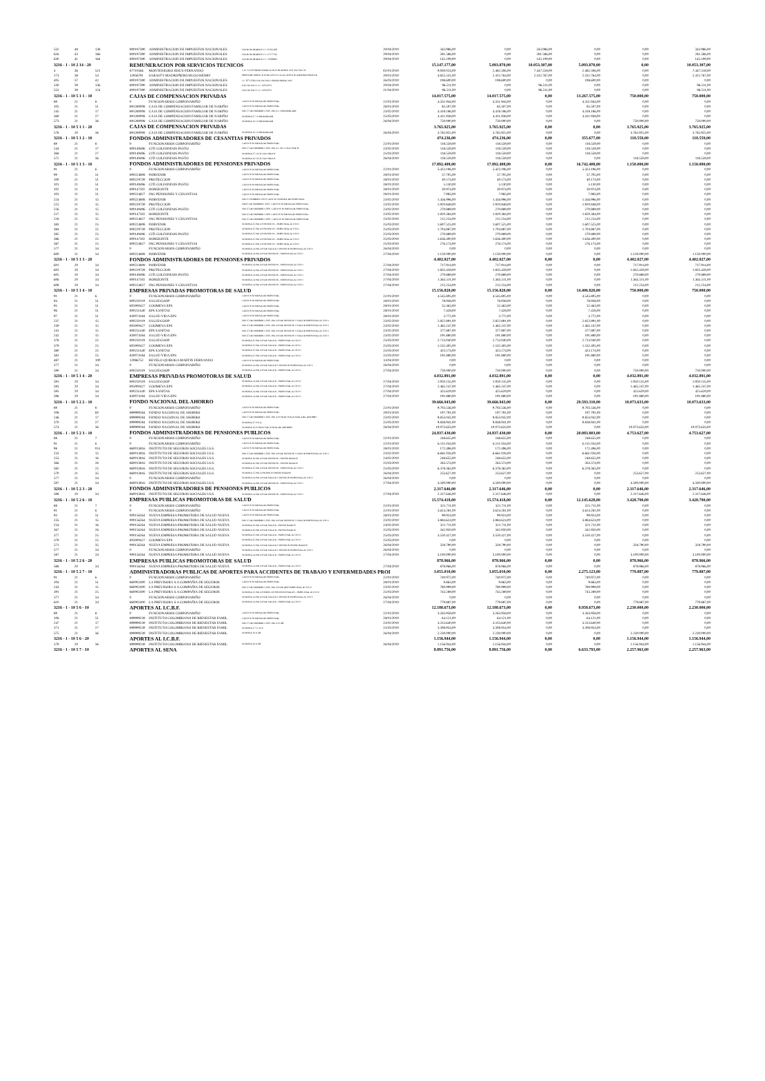| 532 | 48 | 138 | 800197390 | ADMINISTRACION DE IMPUESTOS NACIONALES | IVA HONORARIOS CC 19161268 | 20/04/2010 | 343.986,00 | 0,00 | 343.986,00 | 0,00 | 0,00 | 343.986,00 |
| 626 | 43 | 166 | 800197390 | ADMINISTRACION DE IMPUESTOS NACIONALES | IVA HONORARIOS CC 27177522 | 29/04/2010 | 281.586,00 | 0,00 | 281.586,00 | 0,00 | 0,00 | 281.586,00 |
| 630 | 41 | 164 | 800197390 | ADMINISTRACION DE IMPUESTOS NACIONALES | IVA HONORARIOS CC 37088690 | 29/04/2010 | 145.109,00 | 0,00 | 145.109,00 | 0,00 | 0,00 | 145.109,00 |
| 3216 - 1 - 10 2 14 - 20 | | | REMUNERACION POR SERVICIOS TECNICOS | | | | 15.147.177,00 | 5.093.870,00 | 10.053.307,00 | 5.093.870,00 | 0,00 | 10.053.307,00 |
| 4 | 36 | 521 | 87710566 | MONTENEGRO JESUS FERNANDO | CTT 521/09 REMUNERACION POR SERVICIOS TECNICOS | 02/01/2010 | 9.930.024,00 | 2.482.506,00 | 7.447.518,00 | 2.482.506,00 | 0,00 | 7.447.518,00 |
| 173 | 38 | 54 | 12956791 | SARASTY MADROÑERO HUGO HENRY | PRESTAR SERVICIOS DE APOYO A LA GESTION ADMINISTRATIVA | 29/01/2010 | 4.825.531,00 | 2.412.764,00 | 2.412.767,00 | 2.412.764,00 | 0,00 | 2.412.767,00 |
| 405 | 37 | 42 | 800197390 | ADMINISTRACION DE IMPUESTOS NACIONALES | CC 87710566 IVA TECNICO REMUNERACION | 26/03/2010 | 198.600,00 | 198.600,00 | 0,00 | 198.600,00 | 0,00 | 0,00 |
| 530 | 39 | 136 | 800197390 | ADMINISTRACION DE IMPUESTOS NACIONALES | IVA TECNICO CC 12956791 | 20/04/2010 | 96.511,00 | 0,00 | 96.511,00 | 0,00 | 0,00 | 96.511,00 |
| 553 | 39 | 124 | 800197390 | ADMINISTRACION DE IMPUESTOS NACIONALES | IVA TECNICO CC 12956791 | 21/04/2010 | 96.511,00 | 0,00 | 96.511,00 | 0,00 | 0,00 | 96.511,00 |
| 3216 - 1 - 10 5 1 1 - 10 | | | CAJAS DE COMPENSACION PRIVADAS | | | | 14.017.575,00 | 14.017.575,00 | 0,00 | 13.267.575,00 | 750.000,00 | 750.000,00 |
| 89 | 21 | 8 | 0 | FUNCIONARIOS CORPONARIÑO | GASTOS NOMINA DE PERSONAL | 22/01/2010 | 4.351.944,00 | 4.351.944,00 | 0,00 | 4.351.944,00 | 0,00 | 0,00 |
| 105 | 21 | 51 | 891280008 | CAJA DE COMPENSACION FAMILIAR DE NARIÑO | GASTOS NOMINA DE PERSONAL | 28/01/2010 | 85.507,00 | 85.507,00 | 0,00 | 85.507,00 | 0,00 | 0,00 |
| 245 | 21 | 17 | 891280008 | CAJA DE COMPENSACION FAMILIAR DE NARIÑO | NM 17 DE FEBRERO 2010, PAGO COMFAMILIAR | 23/02/2010 | 4.418.186,00 | 4.418.186,00 | 0,00 | 4.418.186,00 | 0,00 | 0,00 |
| 369 | 21 | 27 | 891280008 | CAJA DE COMPENSACION FAMILIAR DE NARIÑO | NOMINA 27 COMFAMILIAR | 25/03/2010 | 4.411.938,00 | 4.411.938,00 | 0,00 | 4.411.938,00 | 0,00 | 0,00 |
| 573 | 21 | 36 | 891280008 | CAJA DE COMPENSACION FAMILIAR DE NARIÑO | NOMINA 36 COMFAMILIAR | 26/04/2010 | 750.000,00 | 750.000,00 | 0,00 | 0,00 | 750.000,00 | 750.000,00 |
| 3216 - 1 - 10 5 1 1 - 20 | | | CAJAS DE COMPENSACION PRIVADAS | | | | 3.765.925,00 | 3.765.925,00 | 0,00 | 0,00 | 3.765.925,00 | 3.765.925,00 |
| 578 | 20 | 36 | 891280008 | CAJA DE COMPENSACION FAMILIAR DE NARIÑO | NOMINA 36 COMFAMILIAR | 26/04/2010 | 3.765.925,00 | 3.765.925,00 | 0,00 | 0,00 | 3.765.925,00 | 3.765.925,00 |
| 3216 - 1 - 10 5 1 2 - 10 | | | FONDOS ADMINISTRADORES DE CESANTIAS PRIVADOS | | | | 474.236,00 | 474.236,00 | 0,00 | 355.677,00 | 118.559,00 | 118.559,00 |
| 89 | 21 | 8 | 0 | FUNCIONARIOS CORPONARIÑO | GASTOS NOMINA DE PERSONAL | 22/01/2010 | 118.559,00 | 118.559,00 | 0,00 | 118.559,00 | 0,00 | 0,00 |
| 244 | 21 | 17 | 800149496 | CITI COLFONDOS PASTO | NM 17 DE FEBRERO 2010, PAGO CITI COLFONDOS | 23/02/2010 | 118.559,00 | 118.559,00 | 0,00 | 118.559,00 | 0,00 | 0,00 |
| 368 | 21 | 27 | 800149496 | CITI COLFONDOS PASTO | NOMINA 27 CITICOLFONDOS | 25/03/2010 | 118.559,00 | 118.559,00 | 0,00 | 118.559,00 | 0,00 | 0,00 |
| 572 | 21 | 36 | 800149496 | CITI COLFONDOS PASTO | NOMINA 36 CITICOLFONDOS | 26/04/2010 | 118.559,00 | 118.559,00 | 0,00 | 0,00 | 118.559,00 | 118.559,00 |
| 3216 - 1 - 10 5 1 3 - 10 | | | FONDOS ADMINISTRADORES DE PENSIONES PRIVADOS | | | | 17.892.408,00 | 17.892.408,00 | 0,00 | 16.742.408,00 | 1.150.000,00 | 1.150.000,00 |
| 91 | 21 | 6 | 0 | FUNCIONARIOS CORPONARIÑO | GASTOS NOMINA DE PERSONAL | 22/01/2010 | 5.423.196,00 | 5.423.196,00 | 0,00 | 5.423.196,00 | 0,00 | 0,00 |
| 99 | 21 | 51 | 800224808 | PORVENIR | GASTOS NOMINA DE PERSONAL | 28/01/2010 | 57.705,00 | 57.705,00 | 0,00 | 57.705,00 | 0,00 | 0,00 |
| 100 | 21 | 51 | 800229739 | PROTECCION | GASTOS NOMINA DE PERSONAL | 28/01/2010 | 40.174,00 | 40.174,00 | 0,00 | 40.174,00 | 0,00 | 0,00 |
| 101 | 21 | 51 | 800149496 | CITI COLFONDOS PASTO | GASTOS NOMINA DE PERSONAL | 28/01/2010 | 5.130,00 | 5.130,00 | 0,00 | 5.130,00 | 0,00 | 0,00 |
| 102 | 21 | 51 | 800147502 | HORIZONTE | GASTOS NOMINA DE PERSONAL | 28/01/2010 | 30.974,00 | 30.974,00 | 0,00 | 30.974,00 | 0,00 | 0,00 |
| 103 | 21 | 51 | 800224827 | ING PENSIONES Y CESANTIAS | GASTOS NOMINA DE PERSONAL | 28/01/2010 | 7.983,00 | 7.983,00 | 0,00 | 7.983,00 | 0,00 | 0,00 |
| 224 | 21 | 15 | 800224808 | PORVENIR | NM 15 FEBRERO 2010 GASTOS NOMINA DE PERSONAL | 23/02/2010 | 1.456.996,00 | 1.456.996,00 | 0,00 | 1.456.996,00 | 0,00 | 0,00 |
| 225 | 21 | 15 | 800229739 | PROTECCION | NM15 DE FEBRERO 2010, GASTOS NOMINA DE PERSONAL | 23/02/2010 | 1.920.848,00 | 1.920.848,00 | 0,00 | 1.920.848,00 | 0,00 | 0,00 |
| 226 | 21 | 15 | 800149496 | CITI COLFONDOS PASTO | NM 15 DE FEBRERO 2009, GASTOS NOMINA DE PERSONAL | 23/02/2010 | 270.889,00 | 270.889,00 | 0,00 | 270.889,00 | 0,00 | 0,00 |
| 227 | 21 | 15 | 800147502 | HORIZONTE | NM 15 DE FEBRERO 2009 GASTOS NOMINA DE PERSONAL | 23/02/2010 | 1.820.384,00 | 1.820.384,00 | 0,00 | 1.820.384,00 | 0,00 | 0,00 |
| 228 | 21 | 15 | 800224827 | ING PENSIONES Y CESANTIAS | NM 15 DE FEBRERO 2009, GASTOS NOMINA DE PERSONAL | 23/02/2010 | 212.254,00 | 212.254,00 | 0,00 | 212.254,00 | 0,00 | 0,00 |
| 383 | 21 | 25 | 800224808 | PORVENIR | NOMINA 25 PAGOS PENSION - PERSONAL ACTIVO | 25/03/2010 | 1.607.525,00 | 1.607.525,00 | 0,00 | 1.607.525,00 | 0,00 | 0,00 |
| 384 | 21 | 25 | 800229739 | PROTECCION | NOMINA 25 PAGOS PENSION - PERSONAL ACTIVO | 25/03/2010 | 1.704.887,00 | 1.704.887,00 | 0,00 | 1.704.887,00 | 0,00 | 0,00 |
| 385 | 21 | 25 | 800149496 | CITI COLFONDOS PASTO | NOMINA 25 PAGOS PENSION - PERSONAL ACTIVO | 25/03/2010 | 270.889,00 | 270.889,00 | 0,00 | 270.889,00 | 0,00 | 0,00 |
| 386 | 21 | 25 | 800147502 | HORIZONTE | NOMINA 25 PAGOS PENSION - PERSONAL ACTIVO | 25/03/2010 | 1.636.400,00 | 1.636.400,00 | 0,00 | 1.636.400,00 | 0,00 | 0,00 |
| 387 | 21 | 25 | 800224827 | ING PENSIONES Y CESANTIAS | NOMINA 25 PAGOS PENSION - PERSONAL ACTIVO | 25/03/2010 | 276.174,00 | 276.174,00 | 0,00 | 276.174,00 | 0,00 | 0,00 |
| 577 | 21 | 34 | 0 | FUNCIONARIOS CORPONARIÑO | NOMINA 34 PAGOS DE SALUD Y PENSION PERSONAL ACTIVO | 26/04/2010 | 0,00 | 0,00 | 0,00 | 0,00 | 0,00 | 0,00 |
| 600 | 21 | 34 | 800224808 | PORVENIR | NOMINA 34 PAGOS DE PENSION - PERSONAL ACTIVO | 27/04/2010 | 1.150.000,00 | 1.150.000,00 | 0,00 | 0,00 | 1.150.000,00 | 1.150.000,00 |
| 3216 - 1 - 10 5 1 3 - 20 | | | FONDOS ADMINISTRADORES DE PENSIONES PRIVADOS | | | | 4.402.027,00 | 4.402.027,00 | 0,00 | 0,00 | 4.402.027,00 | 4.402.027,00 |
| 601 | 20 | 34 | 800224808 | PORVENIR | NOMINA 34 PAGOS DE PENSION - PERSONAL ACTIVO | 27/04/2010 | 717.914,00 | 717.914,00 | 0,00 | 0,00 | 717.914,00 | 717.914,00 |
| 603 | 20 | 34 | 800229739 | PROTECCION | NOMINA 34 PAGOS DE PENSION - PERSONAL ACTIVO | 27/04/2010 | 1.835.459,00 | 1.835.459,00 | 0,00 | 0,00 | 1.835.459,00 | 1.835.459,00 |
| 605 | 20 | 34 | 800149496 | CITI COLFONDOS PASTO | NOMINA 34 PAGOS DE PENSION - PERSONAL ACTIVO | 27/04/2010 | 270.889,00 | 270.889,00 | 0,00 | 0,00 | 270.889,00 | 270.889,00 |
| 606 | 20 | 34 | 800147502 | HORIZONTE | NOMINA 34 PAGOS DE PENSION - PERSONAL ACTIVO | 27/04/2010 | 1.365.511,00 | 1.365.511,00 | 0,00 | 0,00 | 1.365.511,00 | 1.365.511,00 |
| 608 | 20 | 34 | 800224827 | ING PENSIONES Y CESANTIAS | NOMINA 34 PAGOS DE PENSION - PERSONAL ACTIVO | 27/04/2010 | 212.254,00 | 212.254,00 | 0,00 | 0,00 | 212.254,00 | 212.254,00 |
| 3216 - 1 - 10 5 1 4 - 10 | | | EMPRESAS PRIVADAS PROMOTORAS DE SALUD | | | | 15.156.820,00 | 15.156.820,00 | 0,00 | 14.406.820,00 | 750.000,00 | 750.000,00 |
| 91 | 21 | 6 | 0 | FUNCIONARIOS CORPONARIÑO | GASTOS NOMINA DE PERSONAL | 22/01/2010 | 4.545.805,00 | 4.545.805,00 | 0,00 | 4.545.805,00 | 0,00 | 0,00 |
| 94 | 21 | 51 | 800250119 | SALUDCOOP | GASTOS NOMINA DE PERSONAL | 28/01/2010 | 78.938,00 | 78.938,00 | 0,00 | 78.938,00 | 0,00 | 0,00 |
| 95 | 21 | 51 | 805000427 | COOMEVA EPS | GASTOS NOMINA DE PERSONAL | 28/01/2010 | 52.463,00 | 52.463,00 | 0,00 | 52.463,00 | 0,00 | 0,00 |
| 96 | 21 | 51 | 800251440 | EPS SANITAS | GASTOS NOMINA DE PERSONAL | 28/01/2010 | 7.428,00 | 7.428,00 | 0,00 | 7.428,00 | 0,00 | 0,00 |
| 97 | 21 | 51 | 830074184 | SALUD VIDA EPS | GASTOS NOMINA DE PERSONAL | 28/01/2010 | 3.772,00 | 3.772,00 | 0,00 | 3.772,00 | 0,00 | 0,00 |
| 237 | 21 | 15 | 800250119 | SALUDCOOP | NM 15 DE FEBRERO 2010, PAGOS DE PENSION Y SALUD PERSONAL ACTIVO | 23/02/2010 | 2.822.891,00 | 2.822.891,00 | 0,00 | 2.822.891,00 | 0,00 | 0,00 |
| 239 | 21 | 15 | 805000427 | COOMEVA EPS | NM 15 DE FEBRERO 2010, PAGOS DE PENSION Y SALUD PERSONAL ACTIVO | 23/02/2010 | 1.465.247,00 | 1.465.247,00 | 0,00 | 1.465.247,00 | 0,00 | 0,00 |
| 241 | 21 | 15 | 800251440 | EPS SANITAS | NM 15 DE FEBRERO 2010, PAGOS DE PENSION Y SALUD PERSONAL ACTIVO | 23/02/2010 | 377.897,00 | 377.897,00 | 0,00 | 377.897,00 | 0,00 | 0,00 |
| 242 | 21 | 15 | 830074184 | SALUD VIDA EPS | NM 15 DE FEBRERO 2010, PAGOS DE PENSION Y SALUD PERSONAL ACTIVO | 23/02/2010 | 191.880,00 | 191.880,00 | 0,00 | 191.880,00 | 0,00 | 0,00 |
| 378 | 21 | 25 | 800250119 | SALUDCOOP | NOMINA 25 PAGOS DE SALUD - PERSONAL ACTIVO | 25/03/2010 | 2.713.040,00 | 2.713.040,00 | 0,00 | 2.713.040,00 | 0,00 | 0,00 |
| 379 | 21 | 25 | 805000427 | COOMEVA EPS | NOMINA 25 PAGOS DE SALUD - PERSONAL ACTIVO | 25/03/2010 | 1.532.405,00 | 1.532.405,00 | 0,00 | 1.532.405,00 | 0,00 | 0,00 |
| 380 | 21 | 25 | 800251440 | EPS SANITAS | NOMINA 25 PAGOS DE SALUD - PERSONAL ACTIVO | 25/03/2010 | 423.174,00 | 423.174,00 | 0,00 | 423.174,00 | 0,00 | 0,00 |
| 381 | 21 | 25 | 830074184 | SALUD VIDA EPS | NOMINA 25 PAGOS DE SALUD - PERSONAL ACTIVO | 25/03/2010 | 191.880,00 | 191.880,00 | 0,00 | 191.880,00 | 0,00 | 0,00 |
| 487 | 21 | 100 | 12986752 | REVELO QUIROGA MARTIN FERNANDO | GASTOS NOMINA DE PERSONAL | 13/04/2010 | 0,00 | 0,00 | 0,00 | 0,00 | 0,00 | 0,00 |
| 577 | 21 | 34 | 0 | FUNCIONARIOS CORPONARIÑO | NOMINA 34 PAGOS DE SALUD Y PENSION PERSONAL ACTIVO | 26/04/2010 | 0,00 | 0,00 | 0,00 | 0,00 | 0,00 | 0,00 |
| 590 | 21 | 34 | 800250119 | SALUDCOOP | NOMINA 34 PAGOS DE SALUD - PERSONAL ACTIVO | 27/04/2010 | 750.000,00 | 750.000,00 | 0,00 | 0,00 | 750.000,00 | 750.000,00 |
| 3216 - 1 - 10 5 1 4 - 20 | | | EMPRESAS PRIVADAS PROMOTORAS DE SALUD | | | | 4.032.891,00 | 4.032.891,00 | 0,00 | 0,00 | 4.032.891,00 | 4.032.891,00 |
| 591 | 20 | 34 | 800250119 | SALUDCOOP | NOMINA 34 PAGOS DE SALUD - PERSONAL ACTIVO | 27/04/2010 | 1.950.135,00 | 1.950.135,00 | 0,00 | 0,00 | 1.950.135,00 | 1.950.135,00 |
| 593 | 20 | 34 | 805000427 | COOMEVA EPS | NOMINA 34 PAGOS DE SALUD - PERSONAL ACTIVO | 27/04/2010 | 1.465.247,00 | 1.465.247,00 | 0,00 | 0,00 | 1.465.247,00 | 1.465.247,00 |
| 595 | 20 | 34 | 800251440 | EPS SANITAS | NOMINA 34 PAGOS DE SALUD - PERSONAL ACTIVO | 27/04/2010 | 425.629,00 | 425.629,00 | 0,00 | 0,00 | 425.629,00 | 425.629,00 |
| 596 | 20 | 34 | 830074184 | SALUD VIDA EPS | NOMINA 34 PAGOS DE SALUD - PERSONAL ACTIVO | 27/04/2010 | 191.880,00 | 191.880,00 | 0,00 | 0,00 | 191.880,00 | 191.880,00 |
| 3216 - 1 - 10 5 2 2 - 10 | | | FONDO NACIONAL DEL AHORRO | | | | 39.666.943,00 | 39.666.943,00 | 0,00 | 29.593.310,00 | 10.073.633,00 | 10.073.633,00 |
| 89 | 21 | 8 | 0 | FUNCIONARIOS CORPONARIÑO | GASTOS NOMINA DE PERSONAL | 22/01/2010 | 9.703.536,00 | 9.703.536,00 | 0,00 | 9.703.536,00 | 0,00 | 0,00 |
| 108 | 21 | 60 | 899999284 | FONDO NACIONAL DE AHORRO | GASTOS NOMINA DE PERSONAL | 29/01/2010 | 197.791,00 | 197.791,00 | 0,00 | 197.791,00 | 0,00 | 0,00 |
| 246 | 21 | 17 | 899999284 | FONDO NACIONAL DE AHORRO | NM 17 DE FEBRERO 2010, PAGO FONDO NACIONAL DEL AHORRO | 23/02/2010 | 9.853.042,00 | 9.853.042,00 | 0,00 | 9.853.042,00 | 0,00 | 0,00 |
| 370 | 21 | 27 | 899999284 | FONDO NACIONAL DE AHORRO | NOMINA 27 F.N.A. | 25/03/2010 | 9.838.941,00 | 9.838.941,00 | 0,00 | 9.838.941,00 | 0,00 | 0,00 |
| 574 | 21 | 36 | 899999284 | FONDO NACIONAL DE AHORRO | NOMINA 36 FONDO NACIONAL DE AHORRO | 26/04/2010 | 10.073.633,00 | 10.073.633,00 | 0,00 | 0,00 | 10.073.633,00 | 10.073.633,00 |
| 3216 - 1 - 10 5 2 3 - 10 | | | FONDOS ADMINISTRADORES DE PENSIONES PUBLICOS | | | | 24.837.430,00 | 24.837.430,00 | 0,00 | 20.083.803,00 | 4.753.627,00 | 4.753.627,00 |
| 88 | 21 | 7 | 0 | FUNCIONARIOS CORPONARIÑO | GASTOS NOMINA DE PERSONAL | 22/01/2010 | 248.655,00 | 248.655,00 | 0,00 | 248.655,00 | 0,00 | 0,00 |
| 91 | 21 | 6 | 0 | FUNCIONARIOS CORPONARIÑO | GASTOS NOMINA DE PERSONAL | 22/01/2010 | 6.111.034,00 | 6.111.034,00 | 0,00 | 6.111.034,00 | 0,00 | 0,00 |
| 98 | 21 | 051 | 860013816 | INSTITUTO DE SEGUROS SOCIALES I.S.S. | GASTOS NOMINA DE PERSONAL | 28/01/2010 | 172.496,00 | 172.496,00 | 0,00 | 172.496,00 | 0,00 | 0,00 |
| 233 | 21 | 15 | 860013816 | INSTITUTO DE SEGUROS SOCIALES I.S.S. | NM 15 DE FEBRERO 2010, PAGOS DE PENSION Y SALUD PERSONAL ACTIVO | 23/02/2010 | 6.661.026,00 | 6.661.026,00 | 0,00 | 6.661.026,00 | 0,00 | 0,00 |
| 253 | 21 | 16 | 860013816 | INSTITUTO DE SEGUROS SOCIALES I.S.S. | NOMINA 16 PAGOS DE PENSION - PENSIONADOS | 24/02/2010 | 248.655,00 | 248.655,00 | 0,00 | 248.655,00 | 0,00 | 0,00 |
| 366 | 21 | 26 | 860013816 | INSTITUTO DE SEGUROS SOCIALES I.S.S. | NOMINA 26 PAGOS DE PENSION - PENSIONADOS | 25/03/2010 | 263.574,00 | 263.574,00 | 0,00 | 263.574,00 | 0,00 | 0,00 |
| 382 | 21 | 25 | 860013816 | INSTITUTO DE SEGUROS SOCIALES I.S.S. | NOMINA 25 PAGOS DE PENSION - PERSONAL ACTIVO | 25/03/2010 | 6.378.363,00 | 6.378.363,00 | 0,00 | 6.378.363,00 | 0,00 | 0,00 |
| 570 | 21 | 35 | 860013816 | INSTITUTO DE SEGUROS SOCIALES I.S.S. | NOMINA 35 PAGO PENSION PENSIONADOS | 26/04/2010 | 253.627,00 | 253.627,00 | 0,00 | 0,00 | 253.627,00 | 253.627,00 |
| 577 | 21 | 34 | 0 | FUNCIONARIOS CORPONARIÑO | NOMINA 34 PAGOS DE SALUD Y PENSION PERSONAL ACTIVO | 26/04/2010 | 0,00 | 0,00 | 0,00 | 0,00 | 0,00 | 0,00 |
| 597 | 21 | 34 | 860013816 | INSTITUTO DE SEGUROS SOCIALES I.S.S. | NOMINA 34 PAGOS DE PENSION - PERSONAL ACTIVO | 27/04/2010 | 4.500.000,00 | 4.500.000,00 | 0,00 | 0,00 | 4.500.000,00 | 4.500.000,00 |
| 3216 - 1 - 10 5 2 3 - 20 | | | FONDOS ADMINISTRADORES DE PENSIONES PUBLICOS | | | | 2.317.646,00 | 2.317.646,00 | 0,00 | 0,00 | 2.317.646,00 | 2.317.646,00 |
| 598 | 20 | 34 | 860013816 | INSTITUTO DE SEGUROS SOCIALES I.S.S. | NOMINA 34 PAGOS DE PENSION - PERSONAL ACTIVO | 27/04/2010 | 2.317.646,00 | 2.317.646,00 | 0,00 | 0,00 | 2.317.646,00 | 2.317.646,00 |
| 3216 - 1 - 10 5 2 6 - 10 | | | EMPRESAS PUBLICAS PROMOTORAS DE SALUD | | | | 15.574.418,00 | 15.574.418,00 | 0,00 | 12.145.628,00 | 3.428.790,00 | 3.428.790,00 |
| 88 | 21 | 7 | 0 | FUNCIONARIOS CORPONARIÑO | GASTOS NOMINA DE PERSONAL | 22/01/2010 | 321.711,00 | 321.711,00 | 0,00 | 321.711,00 | 0,00 | 0,00 |
| 91 | 21 | 6 | 0 | FUNCIONARIOS CORPONARIÑO | GASTOS NOMINA DE PERSONAL | 22/01/2010 | 3.624.281,00 | 3.624.281,00 | 0,00 | 3.624.281,00 | 0,00 | 0,00 |
| 93 | 21 | 51 | 900156264 | NUEVA EMPRESA PROMOTORA DE SALUD NUEVA | GASTOS NOMINA DE PERSONAL | 28/01/2010 | 99.924,00 | 99.924,00 | 0,00 | 99.924,00 | 0,00 | 0,00 |
| 235 | 21 | 15 | 900156264 | NUEVA EMPRESA PROMOTORA DE SALUD NUEVA | NM 15 DE FEBRERO 2010, PAGOS DE PENSION Y SALUD PERSONAL ACTIVO | 23/02/2010 | 3.884.624,00 | 3.884.624,00 | 0,00 | 3.884.624,00 | 0,00 | 0,00 |
| 254 | 21 | 16 | 900156264 | NUEVA EMPRESA PROMOTORA DE SALUD NUEVA | NOMINA 16 PAGOS DE SALUD - PENSIONADOS | 24/02/2010 | 321.711,00 | 321.711,00 | 0,00 | 321.711,00 | 0,00 | 0,00 |
| 367 | 21 | 26 | 900156264 | NUEVA EMPRESA PROMOTORA DE SALUD NUEVA | NOMINA 26 PAGOS DE SALUD - PENSIONADOS | 25/03/2010 | 342.950,00 | 342.950,00 | 0,00 | 342.950,00 | 0,00 | 0,00 |
| 377 | 21 | 25 | 900156264 | NUEVA EMPRESA PROMOTORA DE SALUD NUEVA | NOMINA 25 PAGOS DE SALUD - PERSONAL ACTIVO | 25/03/2010 | 3.550.427,00 | 3.550.427,00 | 0,00 | 3.550.427,00 | 0,00 | 0,00 |
| 379 | 21 | 25 | 805000427 | COOMEVA EPS | NOMINA 25 PAGOS DE SALUD - PERSONAL ACTIVO | 25/03/2010 | 0,00 | 0,00 | 0,00 | 0,00 | 0,00 | 0,00 |
| 571 | 21 | 35 | 900156264 | NUEVA EMPRESA PROMOTORA DE SALUD NUEVA | NOMINA 35 PAGOS DE SALUD Y PENSION PENSIONADOS | 26/04/2010 | 328.790,00 | 328.790,00 | 0,00 | 0,00 | 328.790,00 | 328.790,00 |
| 577 | 21 | 34 | 0 | FUNCIONARIOS CORPONARIÑO | NOMINA 34 PAGOS DE SALUD Y PENSION PERSONAL ACTIVO | 26/04/2010 | 0,00 | 0,00 | 0,00 | 0,00 | 0,00 | 0,00 |
| 587 | 21 | 34 | 900156264 | NUEVA EMPRESA PROMOTORA DE SALUD NUEVA | NOMINA 34 PAGOS DE SALUD - PERSONAL ACTIVO | 27/04/2010 | 3.100.000,00 | 3.100.000,00 | 0,00 | 0,00 | 3.100.000,00 | 3.100.000,00 |
| 3216 - 1 - 10 5 2 6 - 20 | | | EMPRESAS PUBLICAS PROMOTORAS DE SALUD | | | | 878.966,00 | 878.966,00 | 0,00 | 0,00 | 878.966,00 | 878.966,00 |
| 588 | 20 | 34 | 900156264 | NUEVA EMPRESA PROMOTORA DE SALUD NUEVA | NOMINA 34 PAGOS DE SALUD - PERSONAL ACTIVO | 27/04/2010 | 878.966,00 | 878.966,00 | 0,00 | 0,00 | 878.966,00 | 878.966,00 |
| 3216 - 1 - 10 5 2 7 - 10 | | | ADMINISTRADORAS PUBLICAS DE APORTES PARA ACCIDENTES DE TRABAJO Y ENFERMEDADES PROI | | | | 3.055.010,00 | 3.055.010,00 | 0,00 | 2.275.123,00 | 779.887,00 | 779.887,00 |
| 91 | 21 | 6 | 0 | FUNCIONARIOS CORPONARIÑO | GASTOS NOMINA DE PERSONAL | 22/01/2010 | 740.972,00 | 740.972,00 | 0,00 | 740.972,00 | 0,00 | 0,00 |
| 104 | 21 | 51 | 860002400 | LA PREVISORA S.A COMPAÑIA DE SEGUROS | GASTOS NOMINA DE PERSONAL | 28/01/2010 | 9.863,00 | 9.863,00 | 0,00 | 9.863,00 | 0,00 | 0,00 |
| 243 | 21 | 15 | 860002400 | LA PREVISORA S.A COMPAÑIA DE SEGUROS | NM 15 DE FEBRERO 2010, PAGOS DE ARP PERSONAL ACTIVO | 23/02/2010 | 780.999,00 | 780.999,00 | 0,00 | 780.999,00 | 0,00 | 0,00 |
| 391 | 21 | 25 | 860002400 | LA PREVISORA S.A COMPAÑIA DE SEGUROS | NOMINA 25 PAGOS RIESGOS PROFESIONALES - PERSONAL ACTIVO | 25/03/2010 | 743.289,00 | 743.289,00 | 0,00 | 743.289,00 | 0,00 | 0,00 |
| 577 | 21 | 34 | 0 | FUNCIONARIOS CORPONARIÑO | NOMINA 34 PAGOS DE SALUD Y PENSION PERSONAL ACTIVO | 26/04/2010 | 0,00 | 0,00 | 0,00 | 0,00 | 0,00 | 0,00 |
| 610 | 21 | 34 | 860002400 | LA PREVISORA S.A COMPAÑIA DE SEGUROS | NOMINA 34 PAGOS DE SALUD - PERSONAL ACTIVO | 27/04/2010 | 779.887,00 | 779.887,00 | 0,00 | 0,00 | 779.887,00 | 779.887,00 |
| 3216 - 1 - 10 5 6 - 10 | | | APORTES AL I.C.B.F. | | | | 12.188.673,00 | 12.188.673,00 | 0,00 | 9.958.673,00 | 2.230.000,00 | 2.230.000,00 |
| 89 | 21 | 8 | 0 | FUNCIONARIOS CORPONARIÑO | GASTOS NOMINA DE PERSONAL | 22/01/2010 | 3.263.958,00 | 3.263.958,00 | 0,00 | 3.263.958,00 | 0,00 | 0,00 |
| 106 | 21 | 51 | 899999239 | INSTITUTO COLOMBIANO DE BIENESTAR FAMIL | GASTOS NOMINA DE PERSONAL | 28/01/2010 | 64.121,00 | 64.121,00 | 0,00 | 64.121,00 | 0,00 | 0,00 |
| 247 | 21 | 17 | 899999239 | INSTITUTO COLOMBIANO DE BIENESTAR FAMIL | NM 17 DE FEBRERO 2010, PAGO ICBF | 23/02/2010 | 3.313.640,00 | 3.313.640,00 | 0,00 | 3.313.640,00 | 0,00 | 0,00 |
| 371 | 21 | 27 | 899999239 | INSTITUTO COLOMBIANO DE BIENESTAR FAMIL | NOMINA 27 I.C.B.F. | 25/03/2010 | 3.308.954,00 | 3.308.954,00 | 0,00 | 3.308.954,00 | 0,00 | 0,00 |
| 575 | 21 | 36 | 899999239 | INSTITUTO COLOMBIANO DE BIENESTAR FAMIL | NOMINA 36 ICBF | 26/04/2010 | 2.230.000,00 | 2.230.000,00 | 0,00 | 0,00 | 2.230.000,00 | 2.230.000,00 |
| 3216 - 1 - 10 5 6 - 20 | | | APORTES AL I.C.B.F. | | | | 1.156.944,00 | 1.156.944,00 | 0,00 | 0,00 | 1.156.944,00 | 1.156.944,00 |
| 579 | 20 | 36 | 899999239 | INSTITUTO COLOMBIANO DE BIENESTAR FAMIL | NOMINA 36 ICBF | 26/04/2010 | 1.156.944,00 | 1.156.944,00 | 0,00 | 0,00 | 1.156.944,00 | 1.156.944,00 |
| 3216 - 1 - 10 5 7 - 10 | | | APORTES AL SENA | | | | 8.891.756,00 | 8.891.756,00 | 0,00 | 6.633.793,00 | 2.257.963,00 | 2.257.963,00 |